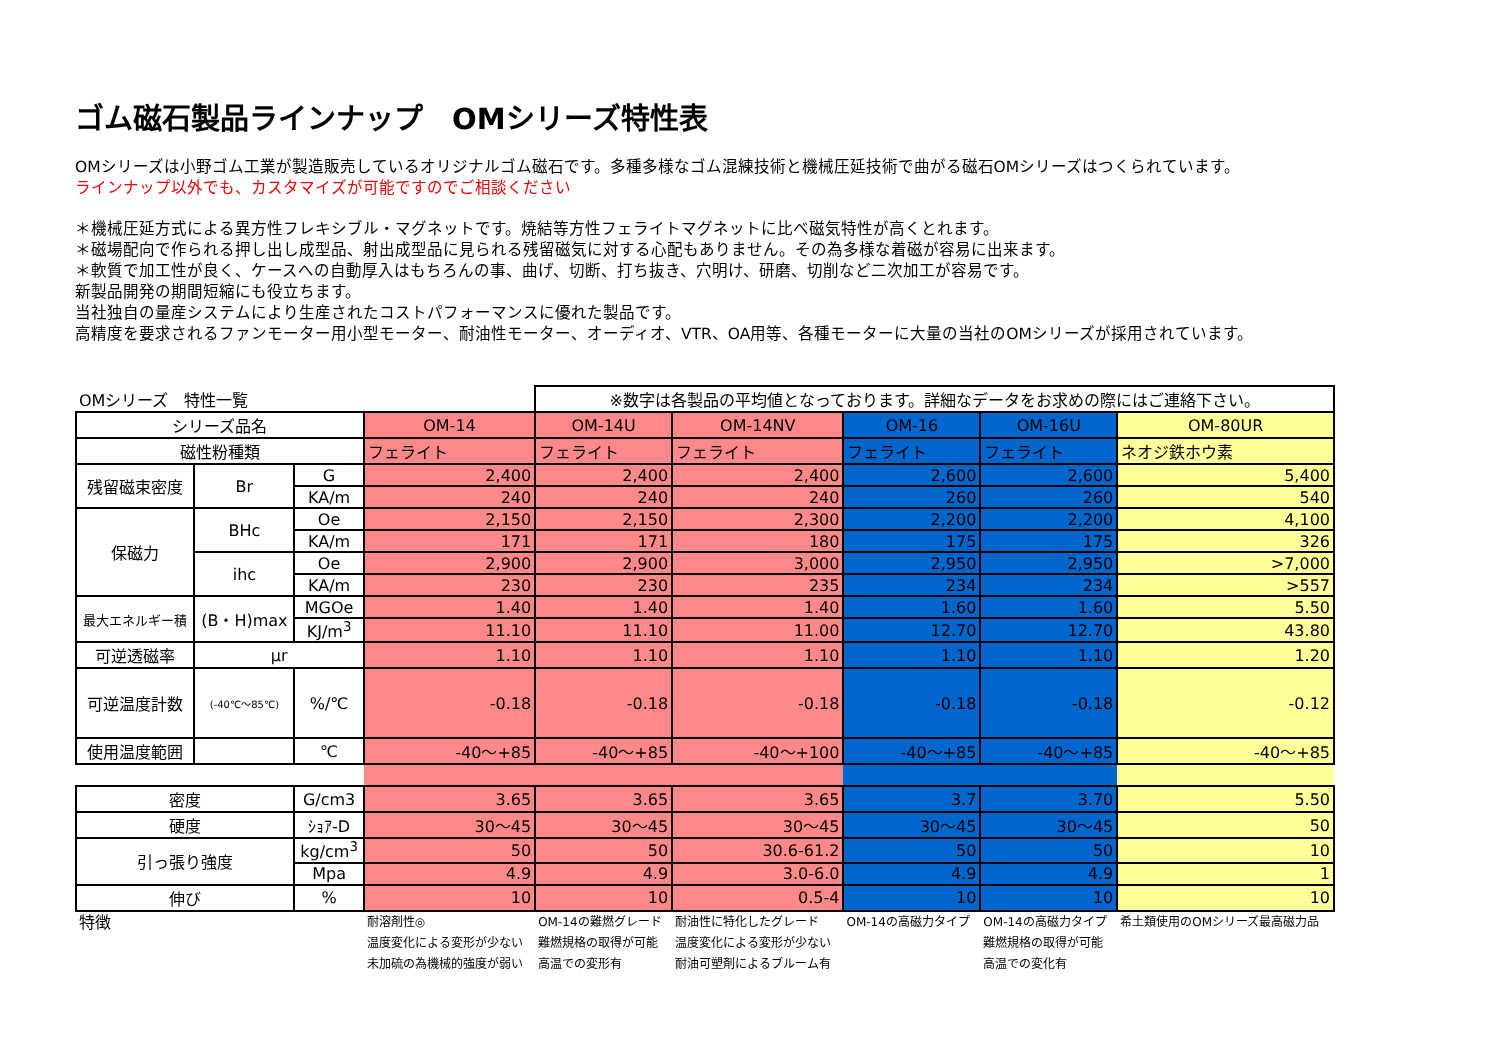ゴム磁石製品ラインナップ　OMシリーズ特性表
OMシリーズは小野ゴム工業が製造販売しているオリジナルゴム磁石です。多種多様なゴム混練技術と機械圧延技術で曲がる磁石OMシリーズはつくられています。
ラインナップ以外でも、カスタマイズが可能ですのでご相談ください
＊機械圧延方式による異方性フレキシブル・マグネットです。焼結等方性フェライトマグネットに比べ磁気特性が高くとれます。
＊磁場配向で作られる押し出し成型品、射出成型品に見られる残留磁気に対する心配もありません。その為多様な着磁が容易に出来ます。
＊軟質で加工性が良く、ケースへの自動厚入はもちろんの事、曲げ、切断、打ち抜き、穴明け、研磨、切削など二次加工が容易です。
新製品開発の期間短縮にも役立ちます。
当社独自の量産システムにより生産されたコストパフォーマンスに優れた製品です。
高精度を要求されるファンモーター用小型モーター、耐油性モーター、オーディオ、VTR、OA用等、各種モーターに大量の当社のOMシリーズが採用されています。
| OMシリーズ 特性一覧 | | | | ※数字は各製品の平均値となっております。詳細なデータをお求めの際にはご連絡下さい。 | | | | |
| シリーズ品名 | | | OM-14 | OM-14U | OM-14NV | OM-16 | OM-16U | OM-80UR |
| 磁性粉種類 | | | フェライト | フェライト | フェライト | フェライト | フェライト | ネオジ鉄ホウ素 |
| 残留磁束密度 | Br | G | 2,400 | 2,400 | 2,400 | 2,600 | 2,600 | 5,400 |
| | | KA/m | 240 | 240 | 240 | 260 | 260 | 540 |
| 保磁力 | BHc | Oe | 2,150 | 2,150 | 2,300 | 2,200 | 2,200 | 4,100 |
| | | KA/m | 171 | 171 | 180 | 175 | 175 | 326 |
| | ihc | Oe | 2,900 | 2,900 | 3,000 | 2,950 | 2,950 | >7,000 |
| | | KA/m | 230 | 230 | 235 | 234 | 234 | >557 |
| 最大エネルギー積 | (B・H)max | MGOe | 1.40 | 1.40 | 1.40 | 1.60 | 1.60 | 5.50 |
| | | KJ/m<sup>3</sup> | 11.10 | 11.10 | 11.00 | 12.70 | 12.70 | 43.80 |
| 可逆透磁率 | μr | | 1.10 | 1.10 | 1.10 | 1.10 | 1.10 | 1.20 |
| 可逆温度計数 | (-40℃～85℃) | %/℃ | -0.18 | -0.18 | -0.18 | -0.18 | -0.18 | -0.12 |
| 使用温度範囲 | | ℃ | -40～+85 | -40～+85 | -40～+100 | -40～+85 | -40～+85 | -40～+85 |
| 密度 | | G/cm3 | 3.65 | 3.65 | 3.65 | 3.7 | 3.70 | 5.50 |
| 硬度 | | ｼｮｱ-D | 30～45 | 30～45 | 30～45 | 30～45 | 30～45 | 50 |
| 引っ張り強度 | | kg/cm<sup>3</sup> | 50 | 50 | 30.6-61.2 | 50 | 50 | 10 |
| | | Mpa | 4.9 | 4.9 | 3.0-6.0 | 4.9 | 4.9 | 1 |
| 伸び | | % | 10 | 10 | 0.5-4 | 10 | 10 | 10 |
| 特徴 | | | 耐溶剤性◎ 温度変化による変形が少ない 未加硫の為機械的強度が弱い | OM-14の難燃グレード 難燃規格の取得が可能 高温での変形有 | 耐油性に特化したグレード 温度変化による変形が少ない 耐油可塑剤によるブルーム有 | OM-14の高磁力タイプ | OM-14の高磁力タイプ 難燃規格の取得が可能 高温での変化有 | 希土類使用のOMシリーズ最高磁力品 |